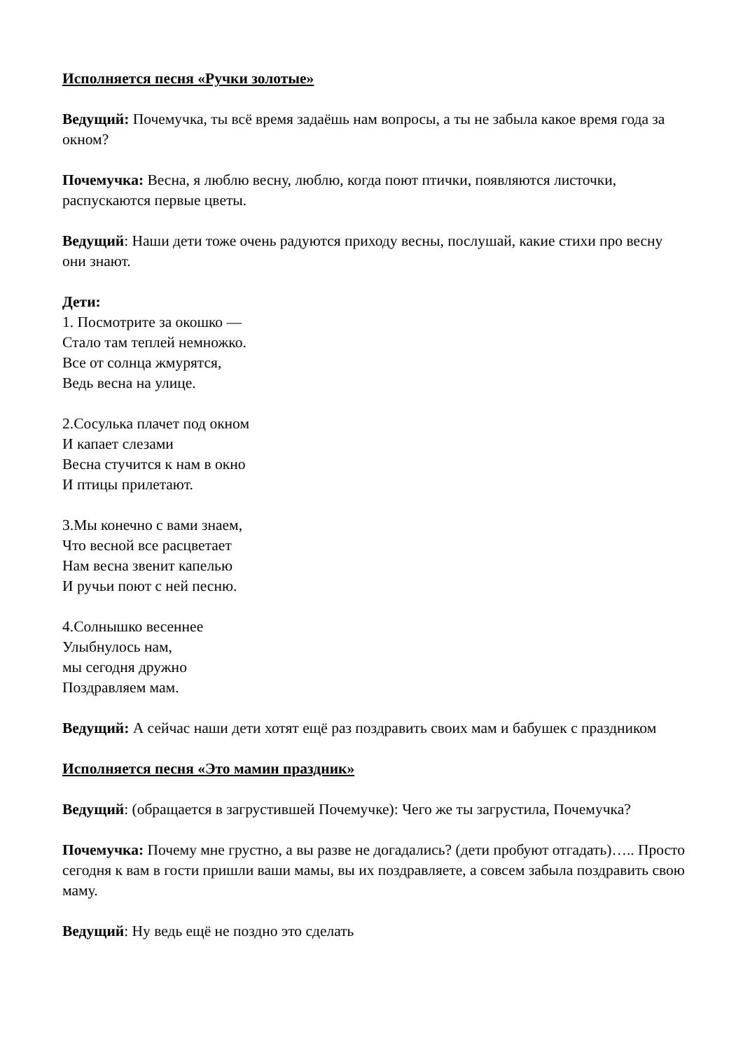Исполняется песня «Ручки золотые»
Ведущий: Почемучка, ты всё время задаёшь нам вопросы, а ты не забыла какое время года за окном?
Почемучка: Весна, я люблю весну, люблю, когда поют птички, появляются листочки, распускаются первые цветы.
Ведущий: Наши дети тоже очень радуются приходу весны, послушай, какие стихи про весну они знают.
Дети:
1. Посмотрите за окошко —
Стало там теплей немножко.
Все от солнца жмурятся,
Ведь весна на улице.
2.Сосулька плачет под окном
И капает слезами
Весна стучится к нам в окно
И птицы прилетают.
3.Мы конечно с вами знаем,
Что весной все расцветает
Нам весна звенит капелью
И ручьи поют с ней песню.
4.Солнышко весеннее
Улыбнулось нам,
мы сегодня дружно
Поздравляем мам.
Ведущий: А сейчас наши дети хотят ещё раз поздравить своих мам и бабушек с праздником
Исполняется песня «Это мамин праздник»
Ведущий: (обращается в загрустившей Почемучке): Чего же ты загрустила, Почемучка?
Почемучка: Почему мне грустно, а вы разве не догадались? (дети пробуют отгадать)….. Просто сегодня к вам в гости пришли ваши мамы, вы их поздравляете, а совсем забыла поздравить свою маму.
Ведущий: Ну ведь ещё не поздно это сделать